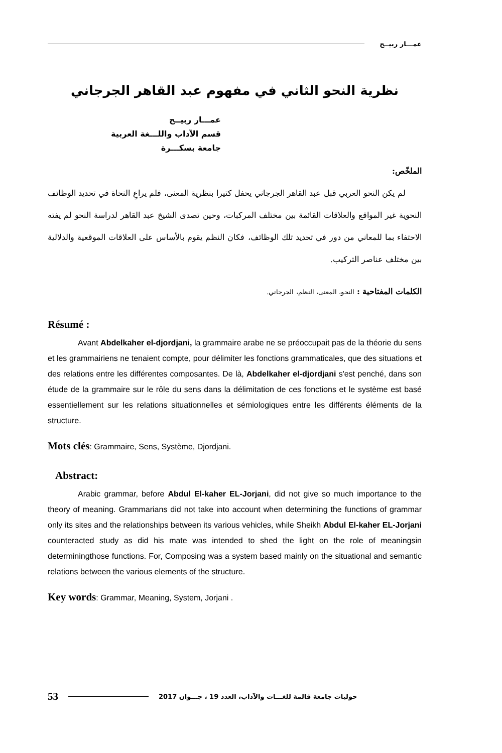عمـــار ربيــح
نظرية النحو الثاني في مفهوم عبد القاهر الجرجاني
عمـــار ربيــح
قسم الآداب واللـــغة العربية
جامعة بسكـــرة
الملخّص:
لم يكن النحو العربي قبل عبد القاهر الجرجاني يحفل كثيرا بنظرية المعنى، فلم يراعِ النحاة في تحديد الوظائف النحوية غير المواقع والعلاقات القائمة بين مختلف المركبات، وحين تصدى الشيخ عبد القاهر لدراسة النحو لم يفته الاحتفاء بما للمعاني من دور في تحديد تلك الوظائف، فكان النظم يقوم بالأساس على العلاقات الموقعية والدلالية بين مختلف عناصر التركيب.
الكلمات المفتاحية : النحو، المعنى، النظم، الجرجاني.
Résumé :
Avant Abdelkaher el-djordjani, la grammaire arabe ne se préoccupait pas de la théorie du sens et les grammairiens ne tenaient compte, pour délimiter les fonctions grammaticales, que des situations et des relations entre les différentes composantes. De là, Abdelkaher el-djordjani s'est penché, dans son étude de la grammaire sur le rôle du sens dans la délimitation de ces fonctions et le système est basé essentiellement sur les relations situationnelles et sémiologiques entre les différents éléments de la structure.
Mots clés: Grammaire, Sens, Système, Djordjani.
Abstract:
Arabic grammar, before Abdul El-kaher EL-Jorjani, did not give so much importance to the theory of meaning. Grammarians did not take into account when determining the functions of grammar only its sites and the relationships between its various vehicles, while Sheikh Abdul El-kaher EL-Jorjani counteracted study as did his mate was intended to shed the light on the role of meaningsin determiningthose functions. For, Composing was a system based mainly on the situational and semantic relations between the various elements of the structure.
Key words: Grammar, Meaning, System, Jorjani .
53 حوليات جامعة قالمة للغـــات والآداب، العدد 19 ، جـــوان 2017